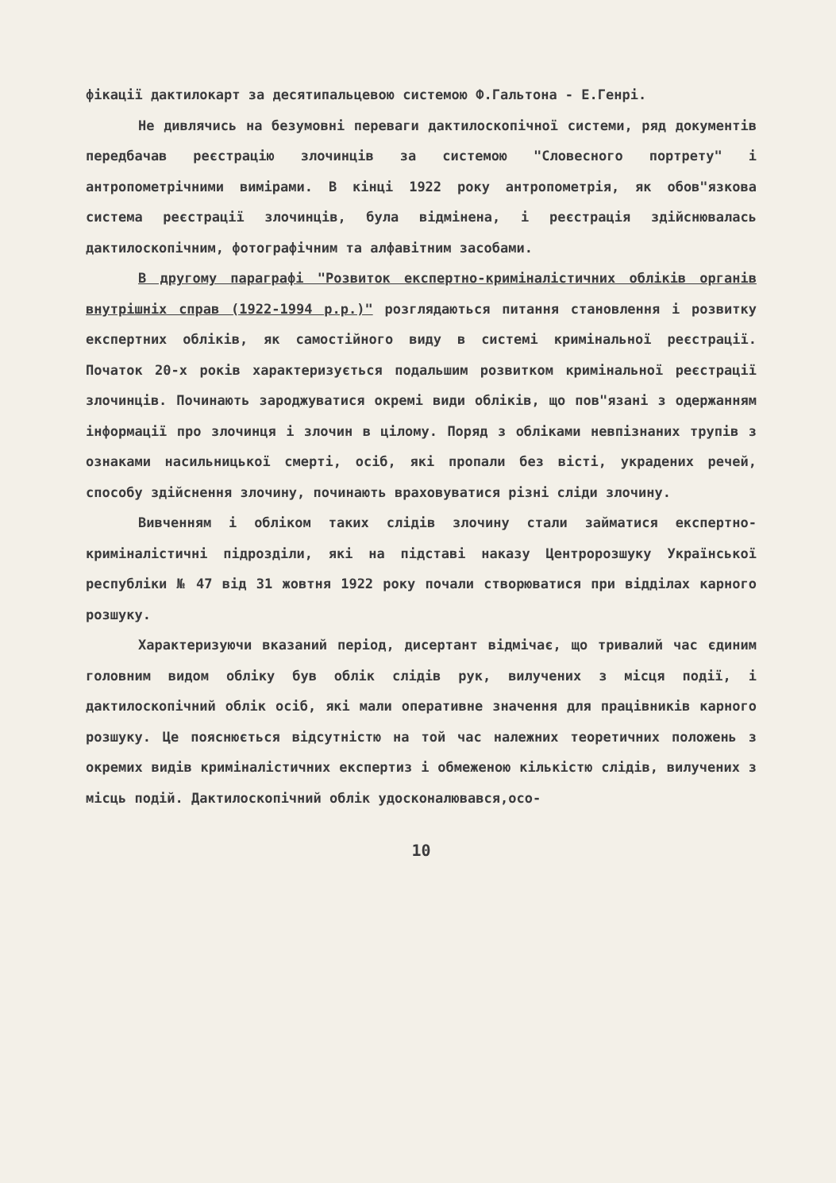фікації дактилокарт за десятипальцевою системою Ф.Гальтона - Е.Генрі.
Не дивлячись на безумовні переваги дактилоскопічної системи, ряд документів передбачав реєстрацію злочинців за системою "Словесного портрету" і антропометрічними вимірами. В кінці 1922 року антропометрія, як обов"язкова система реєстрації злочинців, була відмінена, і реєстрація здійснювалась дактилоскопічним, фотографічним та алфавітним засобами.
В другому параграфі "Розвиток експертно-криміналістичних обліків органів внутрішніх справ (1922-1994 р.р.)" розглядаються питання становлення і розвитку експертних обліків, як самостійного виду в системі кримінальної реєстрації. Початок 20-х років характеризується подальшим розвитком кримінальної реєстрації злочинців. Починають зароджуватися окремі види обліків, що пов"язані з одержанням інформації про злочинця і злочин в цілому. Поряд з обліками невпізнаних трупів з ознаками насильницької смерті, осіб, які пропали без вісті, украдених речей, способу здійснення злочину, починають враховуватися різні сліди злочину.
Вивченням і обліком таких слідів злочину стали займатися експертно-криміналістичні підрозділи, які на підставі наказу Центророзшуку Української республіки № 47 від 31 жовтня 1922 року почали створюватися при відділах карного розшуку.
Характеризуючи вказаний період, дисертант відмічає, що тривалий час єдиним головним видом обліку був облік слідів рук, вилучених з місця події, і дактилоскопічний облік осіб, які мали оперативне значення для працівників карного розшуку. Це пояснюється відсутністю на той час належних теоретичних положень з окремих видів криміналістичних експертиз і обмеженою кількістю слідів, вилучених з місць подій. Дактилоскопічний облік удосконалювався,осо-
10